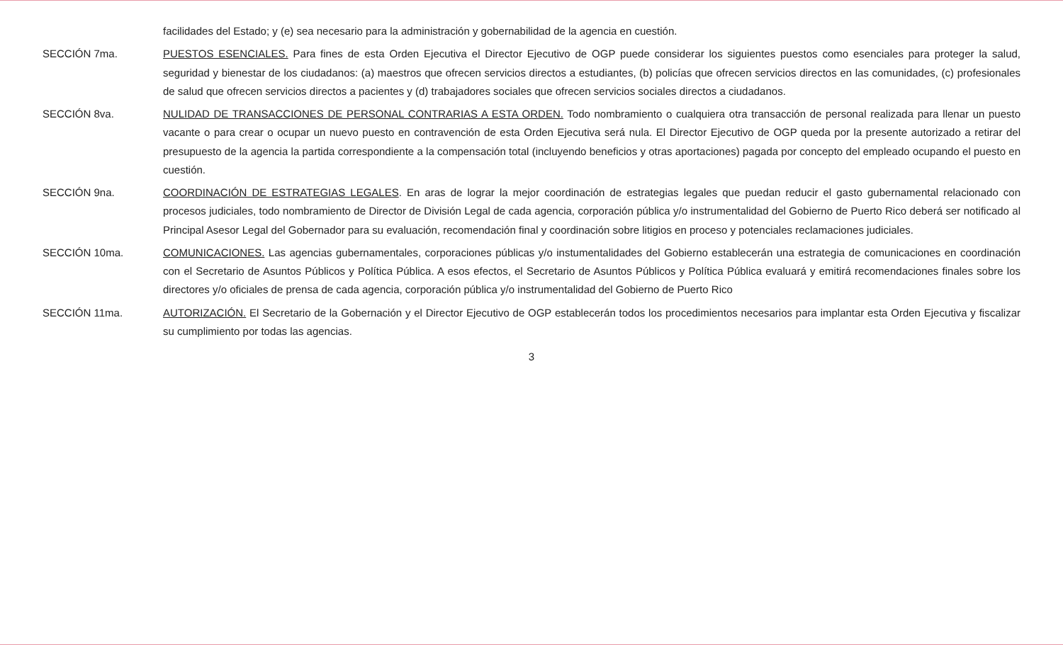facilidades del Estado; y (e) sea necesario para la administración y gobernabilidad de la agencia en cuestión.
SECCIÓN 7ma. PUESTOS ESENCIALES. Para fines de esta Orden Ejecutiva el Director Ejecutivo de OGP puede considerar los siguientes puestos como esenciales para proteger la salud, seguridad y bienestar de los ciudadanos: (a) maestros que ofrecen servicios directos a estudiantes, (b) policías que ofrecen servicios directos en las comunidades, (c) profesionales de salud que ofrecen servicios directos a pacientes y (d) trabajadores sociales que ofrecen servicios sociales directos a ciudadanos.
SECCIÓN 8va. NULIDAD DE TRANSACCIONES DE PERSONAL CONTRARIAS A ESTA ORDEN. Todo nombramiento o cualquiera otra transacción de personal realizada para llenar un puesto vacante o para crear o ocupar un nuevo puesto en contravención de esta Orden Ejecutiva será nula. El Director Ejecutivo de OGP queda por la presente autorizado a retirar del presupuesto de la agencia la partida correspondiente a la compensación total (incluyendo beneficios y otras aportaciones) pagada por concepto del empleado ocupando el puesto en cuestión.
SECCIÓN 9na. COORDINACIÓN DE ESTRATEGIAS LEGALES. En aras de lograr la mejor coordinación de estrategias legales que puedan reducir el gasto gubernamental relacionado con procesos judiciales, todo nombramiento de Director de División Legal de cada agencia, corporación pública y/o instrumentalidad del Gobierno de Puerto Rico deberá ser notificado al Principal Asesor Legal del Gobernador para su evaluación, recomendación final y coordinación sobre litigios en proceso y potenciales reclamaciones judiciales.
SECCIÓN 10ma. COMUNICACIONES. Las agencias gubernamentales, corporaciones públicas y/o instumentalidades del Gobierno establecerán una estrategia de comunicaciones en coordinación con el Secretario de Asuntos Públicos y Política Pública. A esos efectos, el Secretario de Asuntos Públicos y Política Pública evaluará y emitirá recomendaciones finales sobre los directores y/o oficiales de prensa de cada agencia, corporación pública y/o instrumentalidad del Gobierno de Puerto Rico
SECCIÓN 11ma. AUTORIZACIÓN. El Secretario de la Gobernación y el Director Ejecutivo de OGP establecerán todos los procedimientos necesarios para implantar esta Orden Ejecutiva y fiscalizar su cumplimiento por todas las agencias.
3